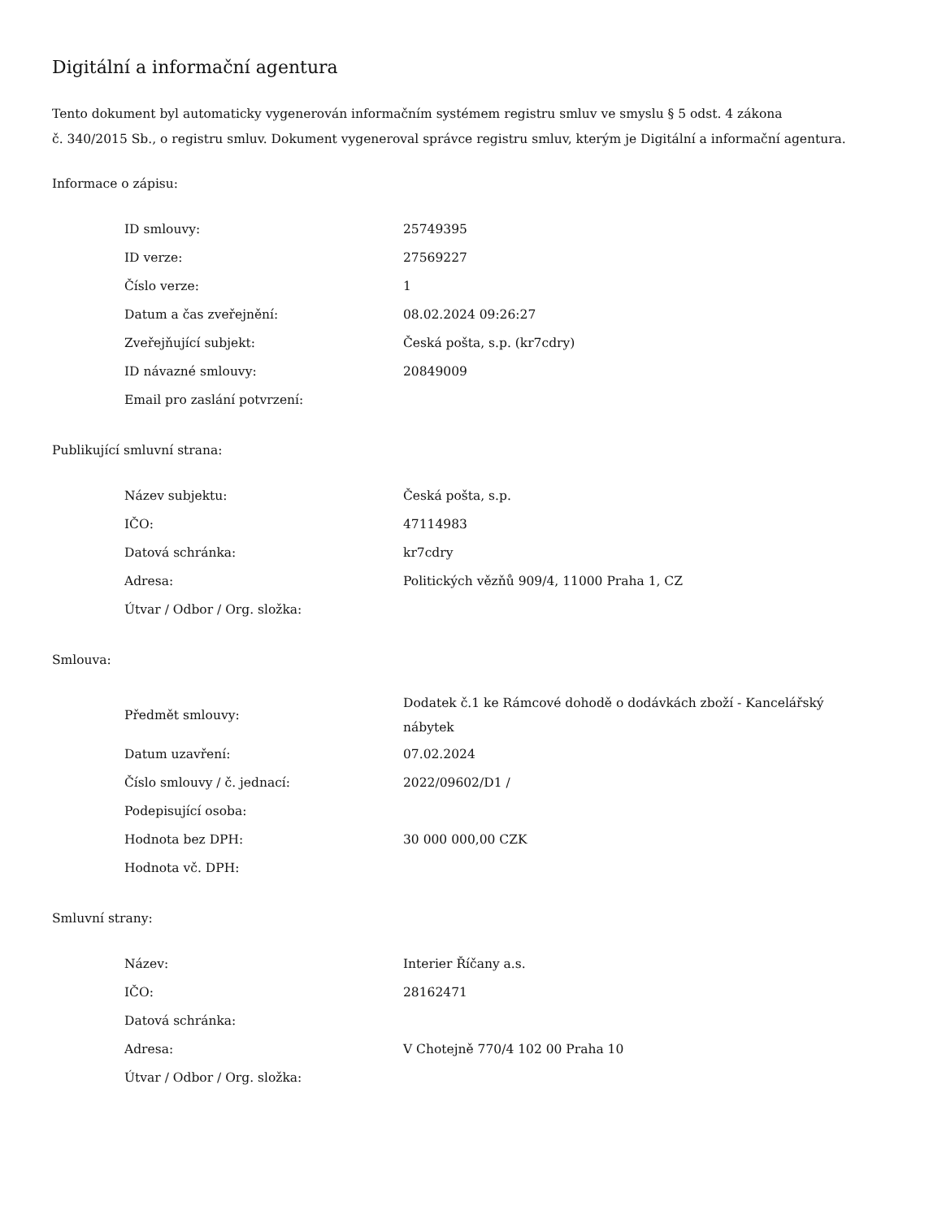Digitální a informační agentura
Tento dokument byl automaticky vygenerován informačním systémem registru smluv ve smyslu § 5 odst. 4 zákona
č. 340/2015 Sb., o registru smluv. Dokument vygeneroval správce registru smluv, kterým je Digitální a informační agentura.
Informace o zápisu:
| ID smlouvy: | 25749395 |
| ID verze: | 27569227 |
| Číslo verze: | 1 |
| Datum a čas zveřejnění: | 08.02.2024 09:26:27 |
| Zveřejňující subjekt: | Česká pošta, s.p. (kr7cdry) |
| ID návazné smlouvy: | 20849009 |
| Email pro zaslání potvrzení: | |
Publikující smluvní strana:
| Název subjektu: | Česká pošta, s.p. |
| IČO: | 47114983 |
| Datová schránka: | kr7cdry |
| Adresa: | Politických vězňů 909/4, 11000 Praha 1, CZ |
| Útvar / Odbor / Org. složka: | |
Smlouva:
| Předmět smlouvy: | Dodatek č.1 ke Rámcové dohodě o dodávkách zboží - Kancelářský nábytek |
| Datum uzavření: | 07.02.2024 |
| Číslo smlouvy / č. jednací: | 2022/09602/D1 / |
| Podepisující osoba: | |
| Hodnota bez DPH: | 30 000 000,00 CZK |
| Hodnota vč. DPH: | |
Smluvní strany:
| Název: | Interier Říčany a.s. |
| IČO: | 28162471 |
| Datová schránka: | |
| Adresa: | V Chotejně 770/4 102 00 Praha 10 |
| Útvar / Odbor / Org. složka: | |